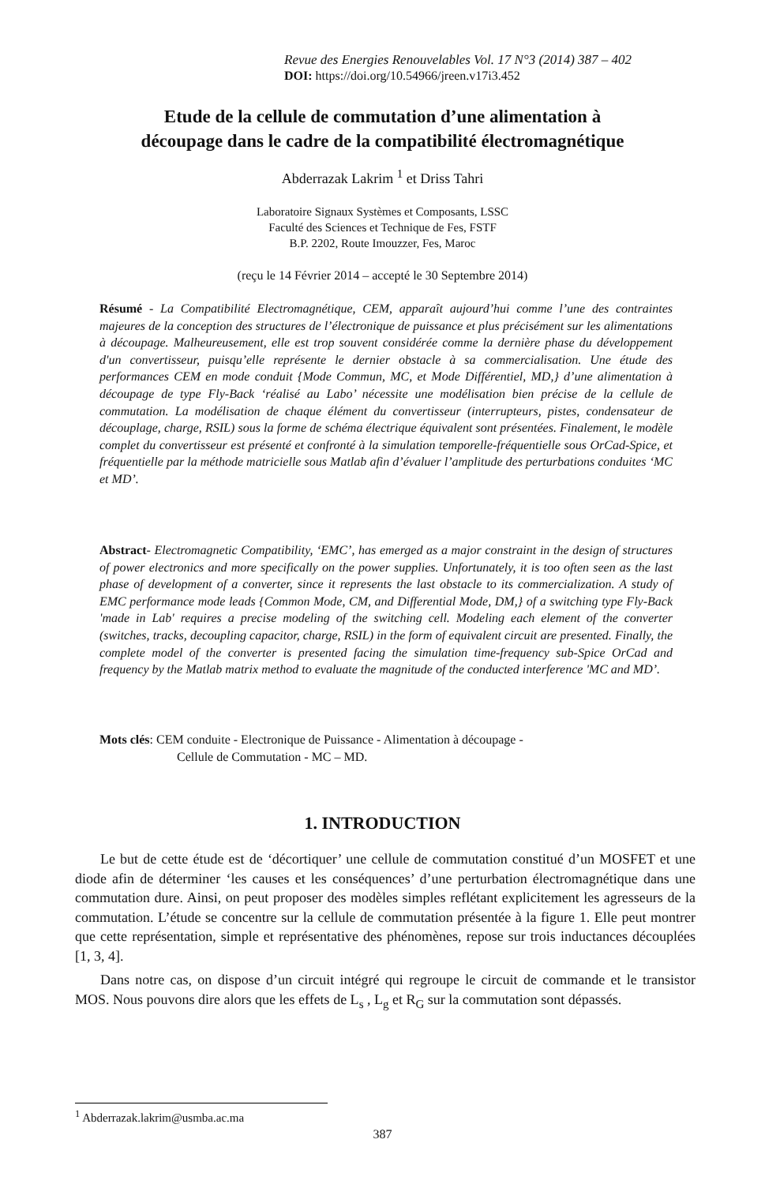Revue des Energies Renouvelables Vol. 17 N°3 (2014) 387 – 402
DOI: https://doi.org/10.54966/jreen.v17i3.452
Etude de la cellule de commutation d’une alimentation à
découpage dans le cadre de la compatibilité électromagnétique
Abderrazak Lakrim <sup>1</sup> et Driss Tahri
Laboratoire Signaux Systèmes et Composants, LSSC
Faculté des Sciences et Technique de Fes, FSTF
B.P. 2202, Route Imouzzer, Fes, Maroc
(reçu le 14 Février 2014 – accepté le 30 Septembre 2014)
Résumé - La Compatibilité Electromagnétique, CEM, apparaît aujourd’hui comme l’une des contraintes majeures de la conception des structures de l’électronique de puissance et plus précisément sur les alimentations à découpage. Malheureusement, elle est trop souvent considérée comme la dernière phase du développement d'un convertisseur, puisqu’elle représente le dernier obstacle à sa commercialisation. Une étude des performances CEM en mode conduit {Mode Commun, MC, et Mode Différentiel, MD,} d’une alimentation à découpage de type Fly-Back ‘réalisé au Labo’ nécessite une modélisation bien précise de la cellule de commutation. La modélisation de chaque élément du convertisseur (interrupteurs, pistes, condensateur de découplage, charge, RSIL) sous la forme de schéma électrique équivalent sont présentées. Finalement, le modèle complet du convertisseur est présenté et confronté à la simulation temporelle-fréquentielle sous OrCad-Spice, et fréquentielle par la méthode matricielle sous Matlab afin d’évaluer l’amplitude des perturbations conduites ‘MC et MD’.
Abstract- Electromagnetic Compatibility, ‘EMC’, has emerged as a major constraint in the design of structures of power electronics and more specifically on the power supplies. Unfortunately, it is too often seen as the last phase of development of a converter, since it represents the last obstacle to its commercialization. A study of EMC performance mode leads {Common Mode, CM, and Differential Mode, DM,} of a switching type Fly-Back 'made in Lab' requires a precise modeling of the switching cell. Modeling each element of the converter (switches, tracks, decoupling capacitor, charge, RSIL) in the form of equivalent circuit are presented. Finally, the complete model of the converter is presented facing the simulation time-frequency sub-Spice OrCad and frequency by the Matlab matrix method to evaluate the magnitude of the conducted interference 'MC and MD’.
Mots clés: CEM conduite - Electronique de Puissance - Alimentation à découpage -
Cellule de Commutation - MC – MD.
1. INTRODUCTION
Le but de cette étude est de ‘décortiquer’ une cellule de commutation constitué d’un MOSFET et une diode afin de déterminer ‘les causes et les conséquences’ d’une perturbation électromagnétique dans une commutation dure. Ainsi, on peut proposer des modèles simples reflétant explicitement les agresseurs de la commutation. L’étude se concentre sur la cellule de commutation présentée à la figure 1. Elle peut montrer que cette représentation, simple et représentative des phénomènes, repose sur trois inductances découplées [1, 3, 4].
Dans notre cas, on dispose d’un circuit intégré qui regroupe le circuit de commande et le transistor MOS. Nous pouvons dire alors que les effets de L<sub>s</sub> , L<sub>g</sub> et R<sub>G</sub> sur la commutation sont dépassés.
<sup>1</sup> Abderrazak.lakrim@usmba.ac.ma
387